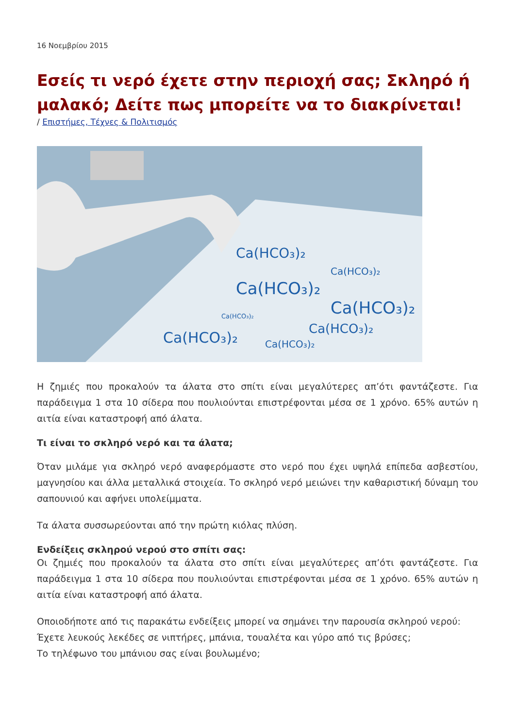16 Νοεμβρίου 2015
Εσείς τι νερό έχετε στην περιοχή σας; Σκληρό ή μαλακό; Δείτε πως μπορείτε να το διακρίνεται!
/ Επιστήμες, Τέχνες & Πολιτισμός
Ca(HCO₃)₂
Ca(HCO₃)₂
Ca(HCO₃)₂
Ca(HCO₃)₂
Ca(HCO₃)₂
Ca(HCO₃)₂
Ca(HCO₃)₂
Ca(HCO₃)₂
Η ζημιές που προκαλούν τα άλατα στο σπίτι είναι μεγαλύτερες απ’ότι φαντάζεστε. Για παράδειγμα 1 στα 10 σίδερα που πουλιούνται επιστρέφονται μέσα σε 1 χρόνο. 65% αυτών η αιτία είναι καταστροφή από άλατα.
Τι είναι το σκληρό νερό και τα άλατα;
Όταν μιλάμε για σκληρό νερό αναφερόμαστε στο νερό που έχει υψηλά επίπεδα ασβεστίου, μαγνησίου και άλλα μεταλλικά στοιχεία. Το σκληρό νερό μειώνει την καθαριστική δύναμη του σαπουνιού και αφήνει υπολείμματα.
Τα άλατα συσσωρεύονται από την πρώτη κιόλας πλύση.
Ενδείξεις σκληρού νερού στο σπίτι σας:
Οι ζημιές που προκαλούν τα άλατα στο σπίτι είναι μεγαλύτερες απ’ότι φαντάζεστε. Για παράδειγμα 1 στα 10 σίδερα που πουλιούνται επιστρέφονται μέσα σε 1 χρόνο. 65% αυτών η αιτία είναι καταστροφή από άλατα.
Οποιοδήποτε από τις παρακάτω ενδείξεις μπορεί να σημάνει την παρουσία σκληρού νερού:
Έχετε λευκούς λεκέδες σε νιπτήρες, μπάνια, τουαλέτα και γύρο από τις βρύσες;
Το τηλέφωνο του μπάνιου σας είναι βουλωμένο;